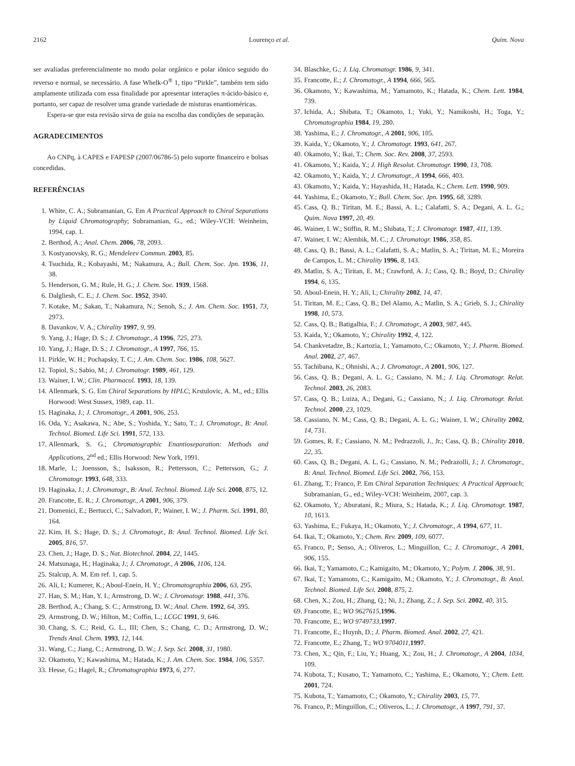2162 Lourenço et al. Quim. Nova
ser avaliadas preferencialmente no modo polar orgânico e polar iônico seguido do reverso e normal, se necessário. A fase Whelk-O<sup>®</sup> 1, tipo “Pirkle”, também tem sido amplamente utilizada com essa finalidade por apresentar interações π-ácido-básico e, portanto, ser capaz de resolver uma grande variedade de misturas enantioméricas.
Espera-se que esta revisão sirva de guia na escolha das condições de separação.
AGRADECIMENTOS
Ao CNPq, à CAPES e FAPESP (2007/06786-5) pelo suporte financeiro e bolsas concedidas.
REFERÊNCIAS
1. White, C. A.; Subramanian, G. Em A Practical Approach to Chiral Separations by Liquid Chromatography; Subramanian, G., ed.; Wiley-VCH: Weinheim, 1994, cap. 1.
2. Berthod, A.; Anal. Chem. 2006, 78, 2093.
3. Kostyanovsky, R. G.; Mendeleev Commun. 2003, 85.
4. Tsuchida, R.; Kobayashi, M.; Nakamura, A.; Bull. Chem. Soc. Jpn. 1936, 11, 38.
5. Henderson, G. M.; Rule, H. G.; J. Chem. Soc. 1939, 1568.
6. Dalgliesh, C. E.; J. Chem. Soc. 1952, 3940.
7. Kotake, M.; Sakan, T.; Nakamura, N.; Senoh, S.; J. Am. Chem. Soc. 1951, 73, 2973.
8. Davankov, V. A.; Chirality 1997, 9, 99.
9. Yang, J.; Hage, D. S.; J. Chromatogr., A 1996, 725, 273.
10. Yang, J.; Hage, D. S.; J. Chromatogr., A 1997, 766, 15.
11. Pirkle, W. H.; Pochapsky, T. C.; J. Am. Chem. Soc. 1986, 108, 5627.
12. Topiol, S.; Sabio, M.; J. Chromatogr. 1989, 461, 129.
13. Wainer, I. W.; Clin. Pharmacol. 1993, 18, 139.
14. Allenmark, S. G. Em Chiral Separations by HPLC; Krstulovic, A. M., ed.; Ellis Horwood: West Sussex, 1989, cap. 11.
15. Haginaka, J.; J. Chromatogr., A 2001, 906, 253.
16. Oda, Y.; Asakawa, N.; Abe, S.; Yoshida, Y.; Sato, T.; J. Chromatogr., B: Anal. Technol. Biomed. Life Sci. 1991, 572, 133.
17. Allenmark, S. G.; Chromatographic Enantioseparation: Methods and Applications, 2<sup>nd</sup> ed.; Ellis Horwood: New York, 1991.
18. Marle, I.; Joensson, S.; Isaksson, R.; Pettersson, C.; Pettersson, G.; J. Chromatogr. 1993, 648, 333.
19. Haginaka, J.; J. Chromatogr., B: Anal. Technol. Biomed. Life Sci. 2008, 875, 12.
20. Francotte, E. R.; J. Chromatogr., A 2001, 906, 379.
21. Domenici, E.; Bertucci, C.; Salvadori, P.; Wainer, I. W.; J. Pharm. Sci. 1991, 80, 164.
22. Kim, H. S.; Hage, D. S.; J. Chromatogr., B: Anal. Technol. Biomed. Life Sci. 2005, 816, 57.
23. Chen, J.; Hage, D. S.; Nat. Biotechnol. 2004, 22, 1445.
24. Matsunaga, H.; Haginaka, J.; J. Chromatogr., A 2006, 1106, 124.
25. Stalcup, A. M. Em ref. 1, cap. 5.
26. Ali, I.; Kumerer, K.; Aboul-Enein, H. Y.; Chromatographia 2006, 63, 295.
27. Han, S. M.; Han, Y. I.; Armstrong, D. W.; J. Chromatogr. 1988, 441, 376.
28. Berthod, A.; Chang, S. C.; Armstrong, D. W.; Anal. Chem. 1992, 64, 395.
29. Armstrong, D. W.; Hilton, M.; Coffin, L.; LCGC 1991, 9, 646.
30. Chang, S. C.; Reid, G. L., III; Chen, S.; Chang, C. D.; Armstrong, D. W.; Trends Anal. Chem. 1993, 12, 144.
31. Wang, C.; Jiang, C.; Armstrong, D. W.; J. Sep. Sci. 2008, 31, 1980.
32. Okamoto, Y.; Kawashima, M.; Hatada, K.; J. Am. Chem. Soc. 1984, 106, 5357.
33. Hesse, G.; Hagel, R.; Chromatographia 1973, 6, 277.
34. Blaschke, G.; J. Liq. Chromatogr. 1986, 9, 341.
35. Francotte, E.; J. Chromatogr., A 1994, 666, 565.
36. Okamoto, Y.; Kawashima, M.; Yamamoto, K.; Hatada, K.; Chem. Lett. 1984, 739.
37. Ichida, A.; Shibata, T.; Okamoto, I.; Yuki, Y.; Namikoshi, H.; Toga, Y.; Chromatographia 1984, 19, 280.
38. Yashima, E.; J. Chromatogr., A 2001, 906, 105.
39. Kaida, Y.; Okamoto, Y.; J. Chromatogr. 1993, 641, 267.
40. Okamoto, Y.; Ikai, T.; Chem. Soc. Rev. 2008, 37, 2593.
41. Okamoto, Y.; Kaida, Y.; J. High Resolut. Chromatogr. 1990, 13, 708.
42. Okamoto, Y.; Kaida, Y.; J. Chromatogr., A 1994, 666, 403.
43. Okamoto, Y.; Kaida, Y.; Hayashida, H.; Hatada, K.; Chem. Lett. 1990, 909.
44. Yashima, E.; Okamoto, Y.; Bull. Chem. Soc. Jpn. 1995, 68, 3289.
45. Cass, Q. B.; Tiritan, M. E.; Bassi, A. L.; Calafatti, S. A.; Degani, A. L. G.; Quim. Nova 1997, 20, 49.
46. Wainer, I. W.; Stiffin, R. M.; Shibata, T.; J. Chromatogr. 1987, 411, 139.
47. Wainer, I. W.; Alembik, M. C.; J. Chromatogr. 1986, 358, 85.
48. Cass, Q. B.; Bassi, A. L.; Calafatti, S. A.; Matlin, S. A.; Tiritan, M. E.; Moreira de Campos, L. M.; Chirality 1996, 8, 143.
49. Matlin, S. A.; Tiritan, E. M.; Crawford, A. J.; Cass, Q. B.; Boyd, D.; Chirality 1994, 6, 135.
50. Aboul-Enein, H. Y.; Ali, I.; Chirality 2002, 14, 47.
51. Tiritan, M. E.; Cass, Q. B.; Del Alamo, A.; Matlin, S. A.; Grieb, S. J.; Chirality 1998, 10, 573.
52. Cass, Q. B.; Batigalhia, F.; J. Chromatogr., A 2003, 987, 445.
53. Kaida, Y.; Okamoto, Y.; Chirality 1992, 4, 122.
54. Chankvetadze, B.; Kartozia, I.; Yamamoto, C.; Okamoto, Y.; J. Pharm. Biomed. Anal. 2002, 27, 467.
55. Tachibana, K.; Ohnishi, A.; J. Chromatogr., A 2001, 906, 127.
56. Cass, Q. B.; Degani, A. L. G.; Cassiano, N. M.; J. Liq. Chromatogr. Relat. Technol. 2003, 26, 2083.
57. Cass, Q. B.; Luiza, A.; Degani, G.; Cassiano, N.; J. Liq. Chromatogr. Relat. Technol. 2000, 23, 1029.
58. Cassiano, N. M.; Cass, Q. B.; Degani, A. L. G.; Wainer, I. W.; Chirality 2002, 14, 731.
59. Gomes, R. F.; Cassiano, N. M.; Pedrazzoli, J., Jr.; Cass, Q. B.; Chirality 2010, 22, 35.
60. Cass, Q. B.; Degani, A. L. G.; Cassiano, N. M.; Pedrazolli, J.; J. Chromatogr., B: Anal. Technol. Biomed. Life Sci. 2002, 766, 153.
61. Zhang, T.; Franco, P. Em Chiral Separation Techniques: A Practical Approach; Subramanian, G., ed.; Wiley-VCH: Weinheim, 2007, cap. 3.
62. Okamoto, Y.; Aburatani, R.; Miura, S.; Hatada, K.; J. Liq. Chromatogr. 1987, 10, 1613.
63. Yashima, E.; Fukaya, H.; Okamoto, Y.; J. Chromatogr., A 1994, 677, 11.
64. Ikai, T.; Okamoto, Y.; Chem. Rev. 2009, 109, 6077.
65. Franco, P.; Senso, A.; Oliveros, L.; Minguillon, C.; J. Chromatogr., A 2001, 906, 155.
66. Ikai, T.; Yamamoto, C.; Kamigaito, M.; Okamoto, Y.; Polym. J. 2006, 38, 91.
67. Ikai, T.; Yamamoto, C.; Kamigaito, M.; Okamoto, Y.; J. Chromatogr., B: Anal. Technol. Biomed. Life Sci. 2008, 875, 2.
68. Chen, X.; Zou, H.; Zhang, Q.; Ni, J.; Zhang, Z.; J. Sep. Sci. 2002, 40, 315.
69. Francotte, E.; WO 9627615,1996.
70. Francotte, E.; WO 9749733,1997.
71. Francotte, E.; Huynh, D.; J. Pharm. Biomed. Anal. 2002, 27, 421.
72. Francotte, E.; Zhang, T.; WO 9704011,1997.
73. Chen, X.; Qin, F.; Liu, Y.; Huang, X.; Zou, H.; J. Chromatogr., A 2004, 1034, 109.
74. Kubota, T.; Kusano, T.; Yamamoto, C.; Yashima, E.; Okamoto, Y.; Chem. Lett. 2001, 724.
75. Kubota, T.; Yamamoto, C.; Okamoto, Y.; Chirality 2003, 15, 77.
76. Franco, P.; Minguillon, C.; Oliveros, L.; J. Chromatogr., A 1997, 791, 37.